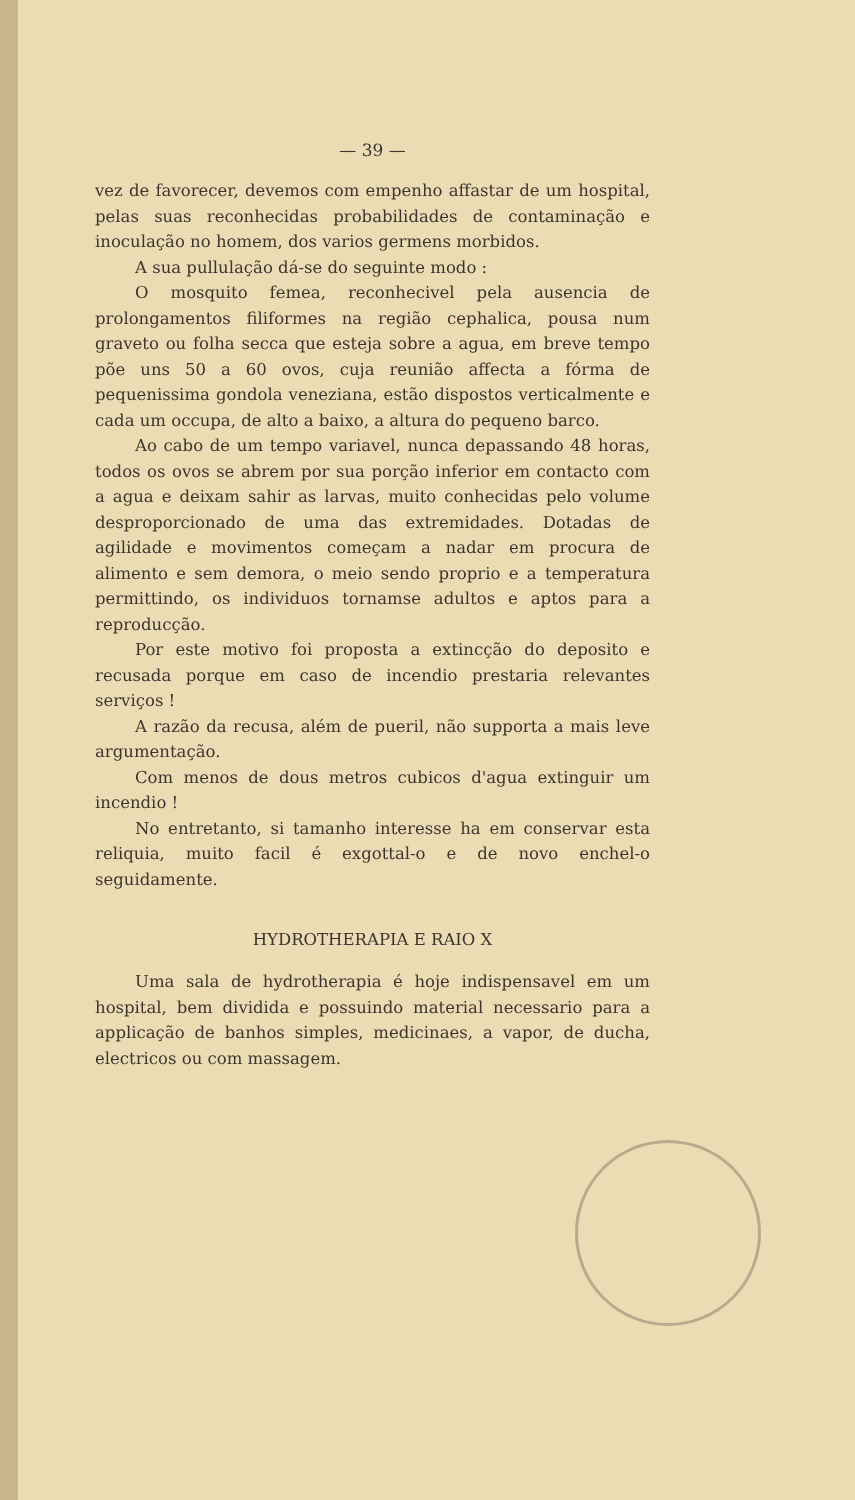— 39 —
vez de favorecer, devemos com empenho affastar de um hospital, pelas suas reconhecidas probabilidades de contaminação e inoculação no homem, dos varios germens morbidos.
A sua pullulação dá-se do seguinte modo :
O mosquito femea, reconhecivel pela ausencia de prolongamentos filiformes na região cephalica, pousa num graveto ou folha secca que esteja sobre a agua, em breve tempo põe uns 50 a 60 ovos, cuja reunião affecta a fórma de pequenissima gondola veneziana, estão dispostos verticalmente e cada um occupa, de alto a baixo, a altura do pequeno barco.
Ao cabo de um tempo variavel, nunca depassando 48 horas, todos os ovos se abrem por sua porção inferior em contacto com a agua e deixam sahir as larvas, muito conhecidas pelo volume desproporcionado de uma das extremidades. Dotadas de agilidade e movimentos começam a nadar em procura de alimento e sem demora, o meio sendo proprio e a temperatura permittindo, os individuos tornamse adultos e aptos para a reproducção.
Por este motivo foi proposta a extincção do deposito e recusada porque em caso de incendio prestaria relevantes serviços !
A razão da recusa, além de pueril, não supporta a mais leve argumentação.
Com menos de dous metros cubicos d'agua extinguir um incendio !
No entretanto, si tamanho interesse ha em conservar esta reliquia, muito facil é exgottal-o e de novo enchel-o seguidamente.
HYDROTHERAPIA E RAIO X
Uma sala de hydrotherapia é hoje indispensavel em um hospital, bem dividida e possuindo material necessario para a applicação de banhos simples, medicinaes, a vapor, de ducha, electricos ou com massagem.